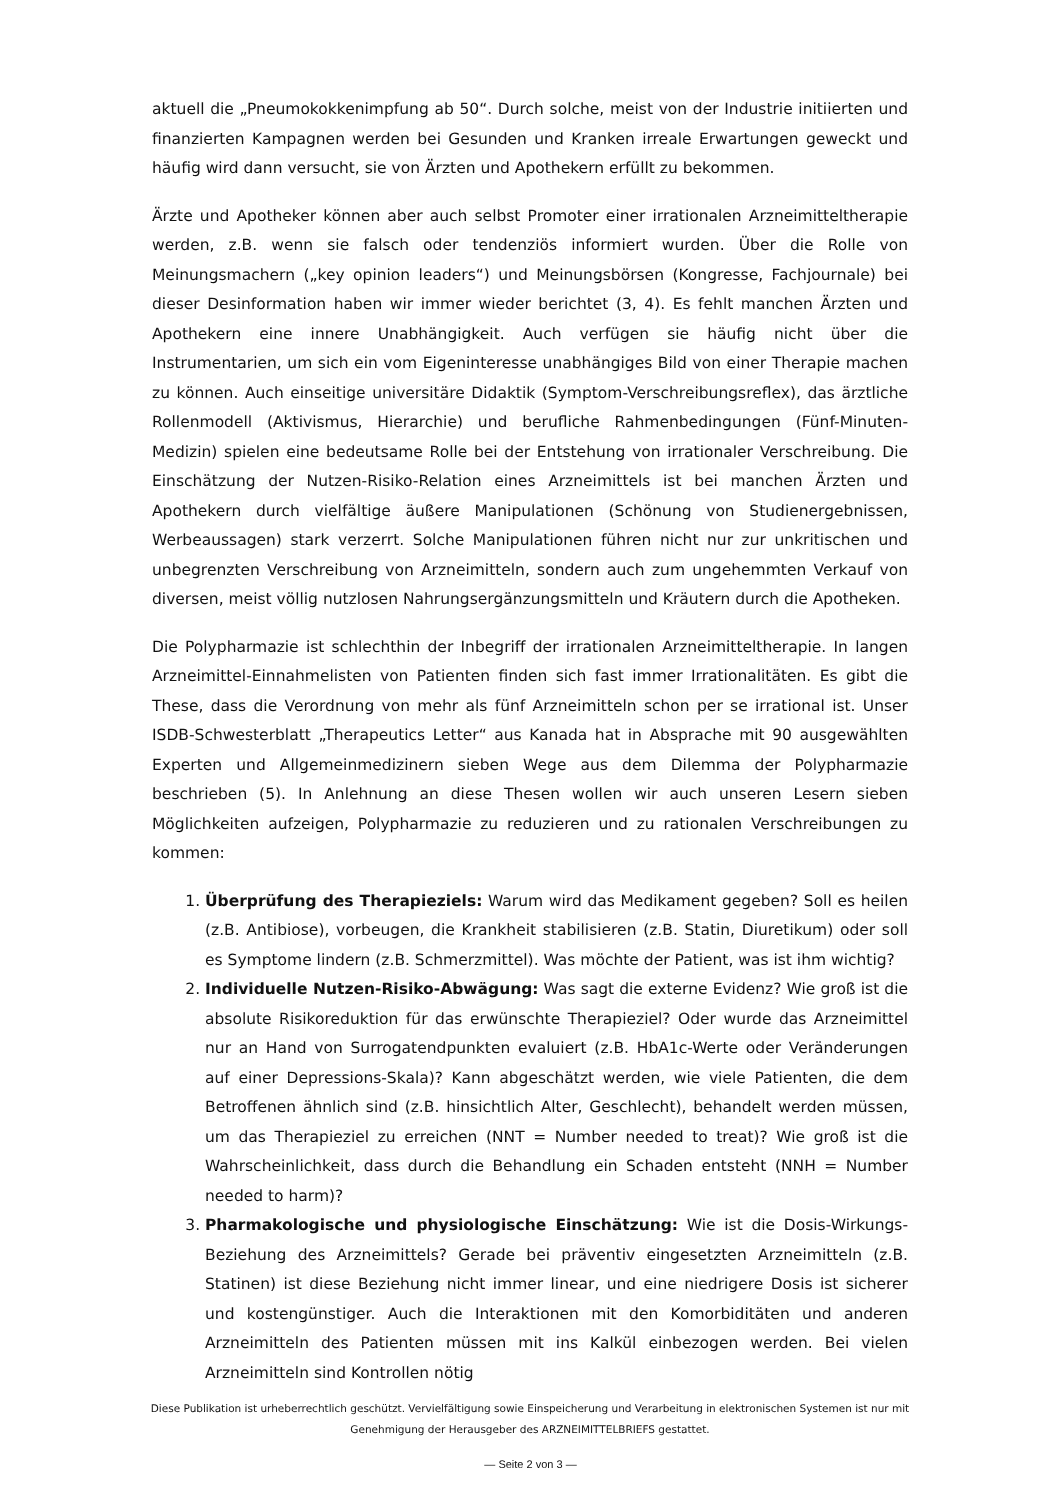aktuell die „Pneumokokkenimpfung ab 50“. Durch solche, meist von der Industrie initiierten und finanzierten Kampagnen werden bei Gesunden und Kranken irreale Erwartungen geweckt und häufig wird dann versucht, sie von Ärzten und Apothekern erfüllt zu bekommen.
Ärzte und Apotheker können aber auch selbst Promoter einer irrationalen Arzneimitteltherapie werden, z.B. wenn sie falsch oder tendenziös informiert wurden. Über die Rolle von Meinungsmachern („key opinion leaders“) und Meinungsbörsen (Kongresse, Fachjournale) bei dieser Desinformation haben wir immer wieder berichtet (3, 4). Es fehlt manchen Ärzten und Apothekern eine innere Unabhängigkeit. Auch verfügen sie häufig nicht über die Instrumentarien, um sich ein vom Eigeninteresse unabhängiges Bild von einer Therapie machen zu können. Auch einseitige universitäre Didaktik (Symptom-Verschreibungsreflex), das ärztliche Rollenmodell (Aktivismus, Hierarchie) und berufliche Rahmenbedingungen (Fünf-Minuten-Medizin) spielen eine bedeutsame Rolle bei der Entstehung von irrationaler Verschreibung. Die Einschätzung der Nutzen-Risiko-Relation eines Arzneimittels ist bei manchen Ärzten und Apothekern durch vielfältige äußere Manipulationen (Schönung von Studienergebnissen, Werbeaussagen) stark verzerrt. Solche Manipulationen führen nicht nur zur unkritischen und unbegrenzten Verschreibung von Arzneimitteln, sondern auch zum ungehemmten Verkauf von diversen, meist völlig nutzlosen Nahrungsergänzungsmitteln und Kräutern durch die Apotheken.
Die Polypharmazie ist schlechthin der Inbegriff der irrationalen Arzneimitteltherapie. In langen Arzneimittel-Einnahmelisten von Patienten finden sich fast immer Irrationalitäten. Es gibt die These, dass die Verordnung von mehr als fünf Arzneimitteln schon per se irrational ist. Unser ISDB-Schwesterblatt „Therapeutics Letter“ aus Kanada hat in Absprache mit 90 ausgewählten Experten und Allgemeinmedizinern sieben Wege aus dem Dilemma der Polypharmazie beschrieben (5). In Anlehnung an diese Thesen wollen wir auch unseren Lesern sieben Möglichkeiten aufzeigen, Polypharmazie zu reduzieren und zu rationalen Verschreibungen zu kommen:
1. Überprüfung des Therapieziels: Warum wird das Medikament gegeben? Soll es heilen (z.B. Antibiose), vorbeugen, die Krankheit stabilisieren (z.B. Statin, Diuretikum) oder soll es Symptome lindern (z.B. Schmerzmittel). Was möchte der Patient, was ist ihm wichtig?
2. Individuelle Nutzen-Risiko-Abwägung: Was sagt die externe Evidenz? Wie groß ist die absolute Risikoreduktion für das erwünschte Therapieziel? Oder wurde das Arzneimittel nur an Hand von Surrogatendpunkten evaluiert (z.B. HbA1c-Werte oder Veränderungen auf einer Depressions-Skala)? Kann abgeschätzt werden, wie viele Patienten, die dem Betroffenen ähnlich sind (z.B. hinsichtlich Alter, Geschlecht), behandelt werden müssen, um das Therapieziel zu erreichen (NNT = Number needed to treat)? Wie groß ist die Wahrscheinlichkeit, dass durch die Behandlung ein Schaden entsteht (NNH = Number needed to harm)?
3. Pharmakologische und physiologische Einschätzung: Wie ist die Dosis-Wirkungs-Beziehung des Arzneimittels? Gerade bei präventiv eingesetzten Arzneimitteln (z.B. Statinen) ist diese Beziehung nicht immer linear, und eine niedrigere Dosis ist sicherer und kostengünstiger. Auch die Interaktionen mit den Komorbiditäten und anderen Arzneimitteln des Patienten müssen mit ins Kalkül einbezogen werden. Bei vielen Arzneimitteln sind Kontrollen nötig
Diese Publikation ist urheberrechtlich geschützt. Vervielfältigung sowie Einspeicherung und Verarbeitung in elektronischen Systemen ist nur mit Genehmigung der Herausgeber des ARZNEIMITTELBRIEFS gestattet.
— Seite 2 von 3 —